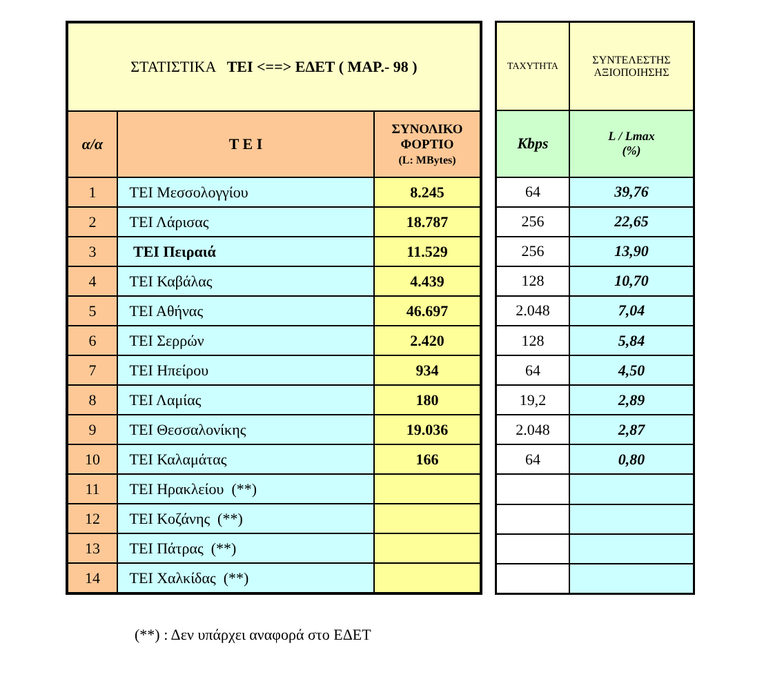| ΣΤΑΤΙΣΤΙΚΑ ΤΕΙ <==> ΕΔΕΤ ( ΜΑΡ.- 98 ) | | |
| α/α | Τ Ε Ι | ΣΥΝΟΛΙΚΟ ΦΟΡΤΙΟ (L: MBytes) |
| 1 | ΤΕΙ Μεσσολογγίου | 8.245 |
| 2 | ΤΕΙ Λάρισας | 18.787 |
| 3 | ΤΕΙ Πειραιά | 11.529 |
| 4 | ΤΕΙ Καβάλας | 4.439 |
| 5 | ΤΕΙ Αθήνας | 46.697 |
| 6 | ΤΕΙ Σερρών | 2.420 |
| 7 | ΤΕΙ Ηπείρου | 934 |
| 8 | ΤΕΙ Λαμίας | 180 |
| 9 | ΤΕΙ Θεσσαλονίκης | 19.036 |
| 10 | ΤΕΙ Καλαμάτας | 166 |
| 11 | ΤΕΙ Ηρακλείου (**) | |
| 12 | ΤΕΙ Κοζάνης (**) | |
| 13 | ΤΕΙ Πάτρας (**) | |
| 14 | ΤΕΙ Χαλκίδας (**) | |
| ΤΑΧΥΤΗΤΑ | ΣΥΝΤΕΛΕΣΤΗΣ ΑΞΙΟΠΟΙΗΣΗΣ |
| Kbps | L / Lmax (%) |
| 64 | 39,76 |
| 256 | 22,65 |
| 256 | 13,90 |
| 128 | 10,70 |
| 2.048 | 7,04 |
| 128 | 5,84 |
| 64 | 4,50 |
| 19,2 | 2,89 |
| 2.048 | 2,87 |
| 64 | 0,80 |
(**) : Δεν υπάρχει αναφορά στο ΕΔΕΤ